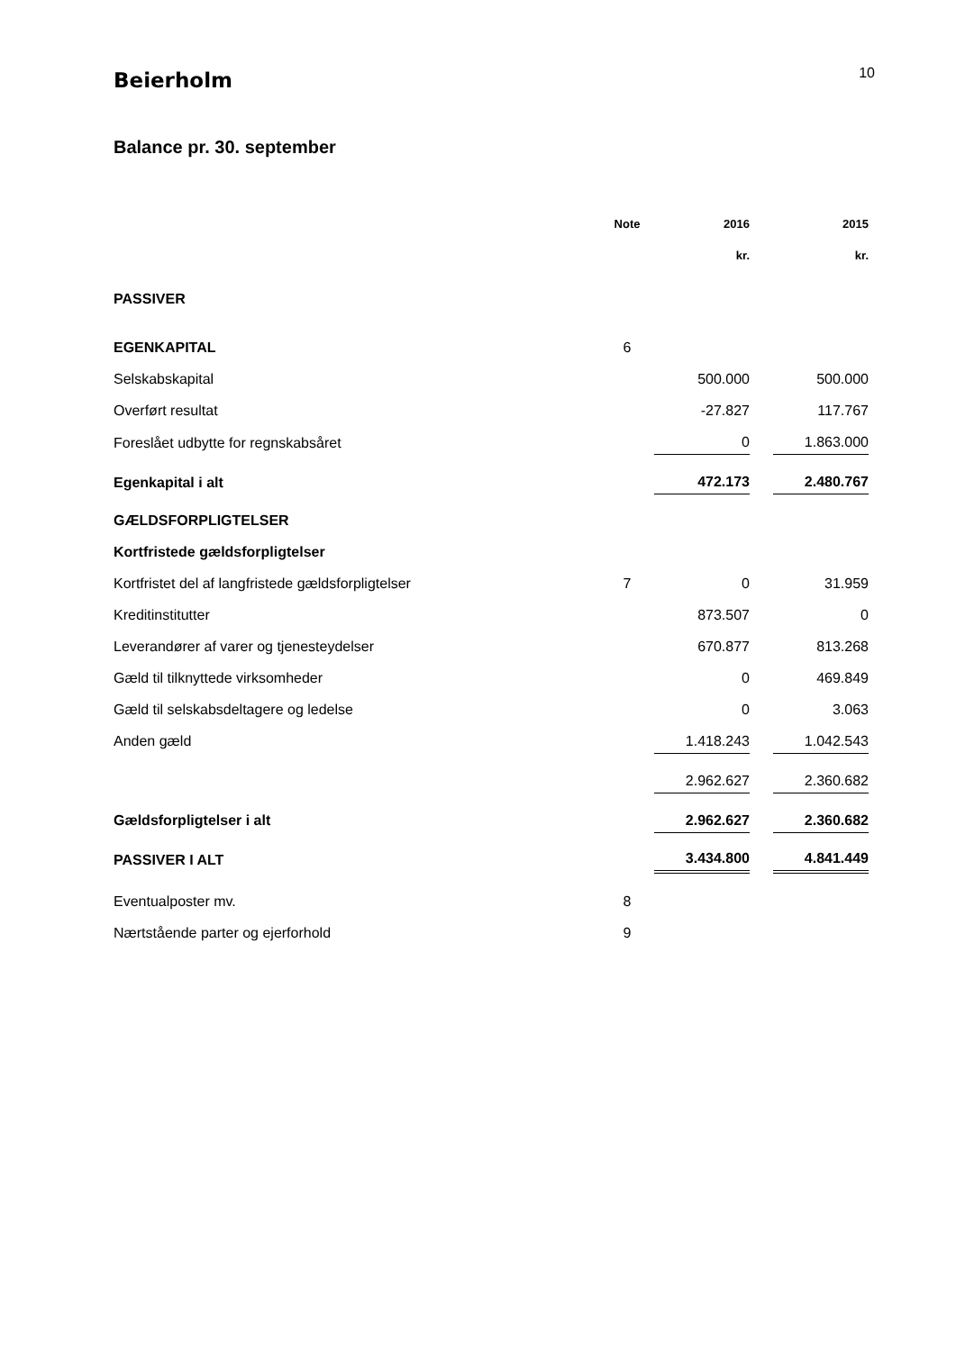Beierholm
10
Balance pr. 30. september
| | Note | 2016 | | 2015 |
| --- | --- | --- | --- | --- |
| | | kr. | | kr. |
| PASSIVER | | | | |
| EGENKAPITAL | 6 | | | |
| Selskabskapital | | 500.000 | | 500.000 |
| Overført resultat | | -27.827 | | 117.767 |
| Foreslået udbytte for regnskabsåret | | 0 | | 1.863.000 |
| Egenkapital i alt | | 472.173 | | 2.480.767 |
| GÆLDSFORPLIGTELSER | | | | |
| Kortfristede gældsforpligtelser | | | | |
| Kortfristet del af langfristede gældsforpligtelser | 7 | 0 | | 31.959 |
| Kreditinstitutter | | 873.507 | | 0 |
| Leverandører af varer og tjenesteydelser | | 670.877 | | 813.268 |
| Gæld til tilknyttede virksomheder | | 0 | | 469.849 |
| Gæld til selskabsdeltagere og ledelse | | 0 | | 3.063 |
| Anden gæld | | 1.418.243 | | 1.042.543 |
| | | 2.962.627 | | 2.360.682 |
| Gældsforpligtelser i alt | | 2.962.627 | | 2.360.682 |
| PASSIVER I ALT | | 3.434.800 | | 4.841.449 |
| Eventualposter mv. | 8 | | | |
| Nærtstående parter og ejerforhold | 9 | | | |